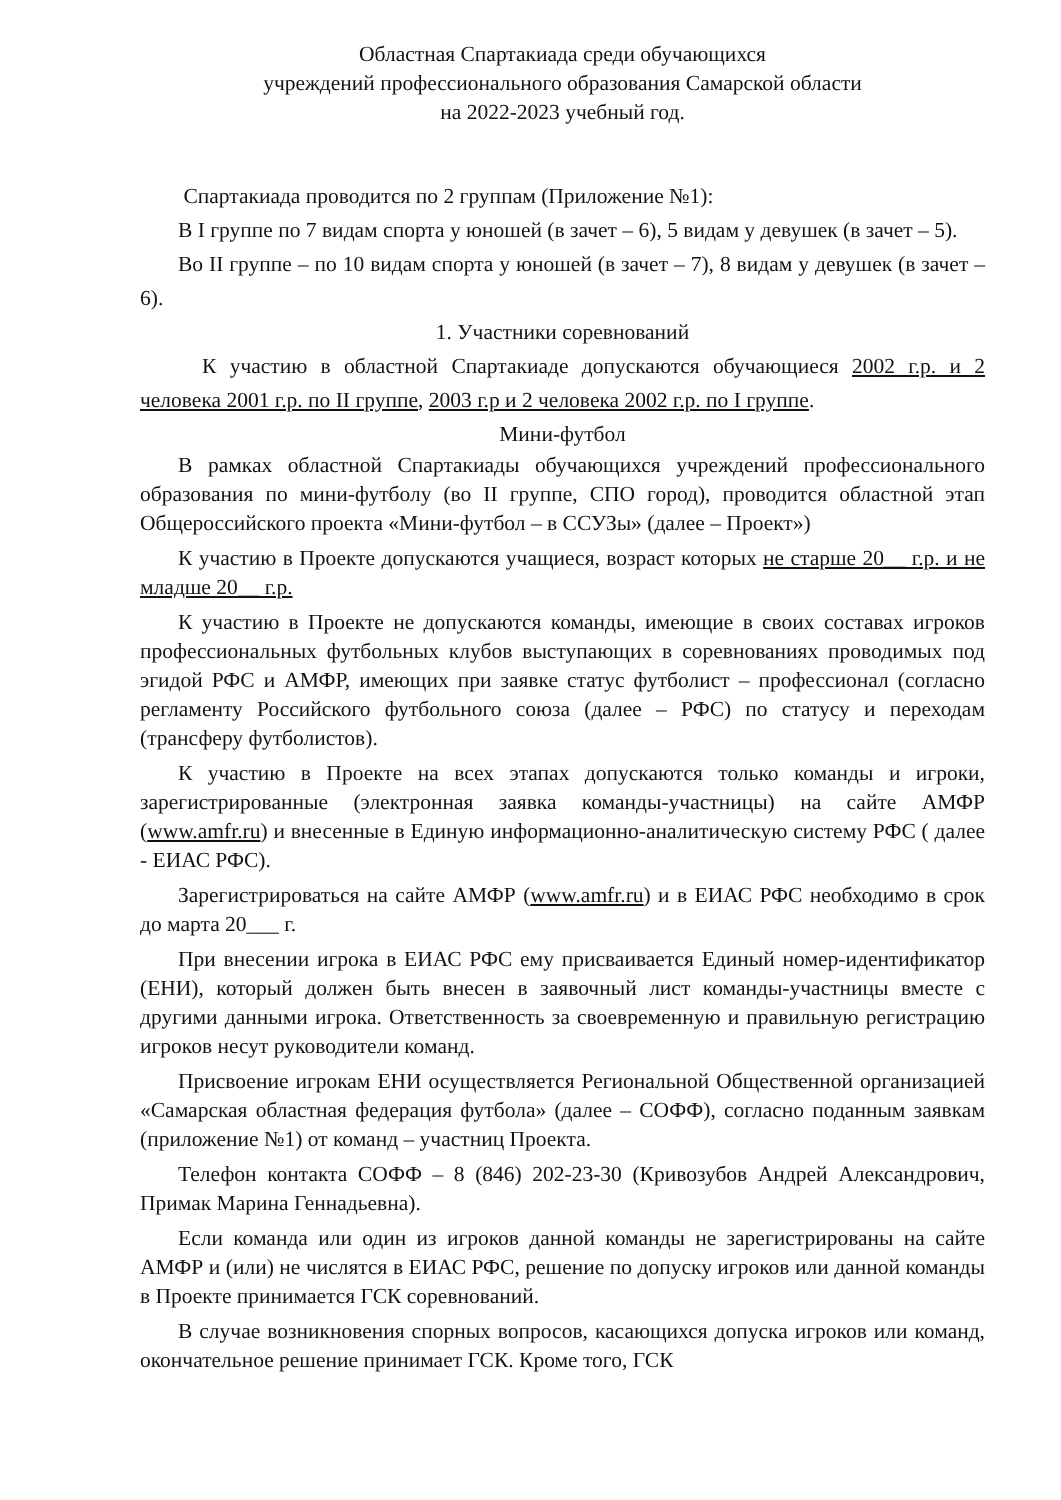Областная Спартакиада среди обучающихся
учреждений профессионального образования Самарской области
на 2022-2023 учебный год.
Спартакиада проводится по 2 группам (Приложение №1):
В I группе по 7 видам спорта у юношей (в зачет – 6), 5 видам у девушек (в зачет – 5).
Во II группе – по 10 видам спорта у юношей (в зачет – 7), 8 видам у девушек (в зачет – 6).
1. Участники соревнований
К участию в областной Спартакиаде допускаются обучающиеся 2002 г.р. и 2 человека 2001 г.р. по II группе, 2003 г.р и 2 человека 2002 г.р. по I группе.
Мини-футбол
В рамках областной Спартакиады обучающихся учреждений профессионального образования по мини-футболу (во II группе, СПО город), проводится областной этап Общероссийского проекта «Мини-футбол – в ССУЗы» (далее – Проект»)
К участию в Проекте допускаются учащиеся, возраст которых не старше 20__ г.р. и не младше 20__ г.р.
К участию в Проекте не допускаются команды, имеющие в своих составах игроков профессиональных футбольных клубов выступающих в соревнованиях проводимых под эгидой РФС и АМФР, имеющих при заявке статус футболист – профессионал (согласно регламенту Российского футбольного союза (далее – РФС) по статусу и переходам (трансферу футболистов).
К участию в Проекте на всех этапах допускаются только команды и игроки, зарегистрированные (электронная заявка команды-участницы) на сайте АМФР (www.amfr.ru) и внесенные в Единую информационно-аналитическую систему РФС ( далее - ЕИАС РФС).
Зарегистрироваться на сайте АМФР (www.amfr.ru) и в ЕИАС РФС необходимо в срок до марта 20___ г.
При внесении игрока в ЕИАС РФС ему присваивается Единый номер-идентификатор (ЕНИ), который должен быть внесен в заявочный лист команды-участницы вместе с другими данными игрока. Ответственность за своевременную и правильную регистрацию игроков несут руководители команд.
Присвоение игрокам ЕНИ осуществляется Региональной Общественной организацией «Самарская областная федерация футбола» (далее – СОФФ), согласно поданным заявкам (приложение №1) от команд – участниц Проекта.
Телефон контакта СОФФ – 8 (846) 202-23-30 (Кривозубов Андрей Александрович, Примак Марина Геннадьевна).
Если команда или один из игроков данной команды не зарегистрированы на сайте АМФР и (или) не числятся в ЕИАС РФС, решение по допуску игроков или данной команды в Проекте принимается ГСК соревнований.
В случае возникновения спорных вопросов, касающихся допуска игроков или команд, окончательное решение принимает ГСК. Кроме того, ГСК